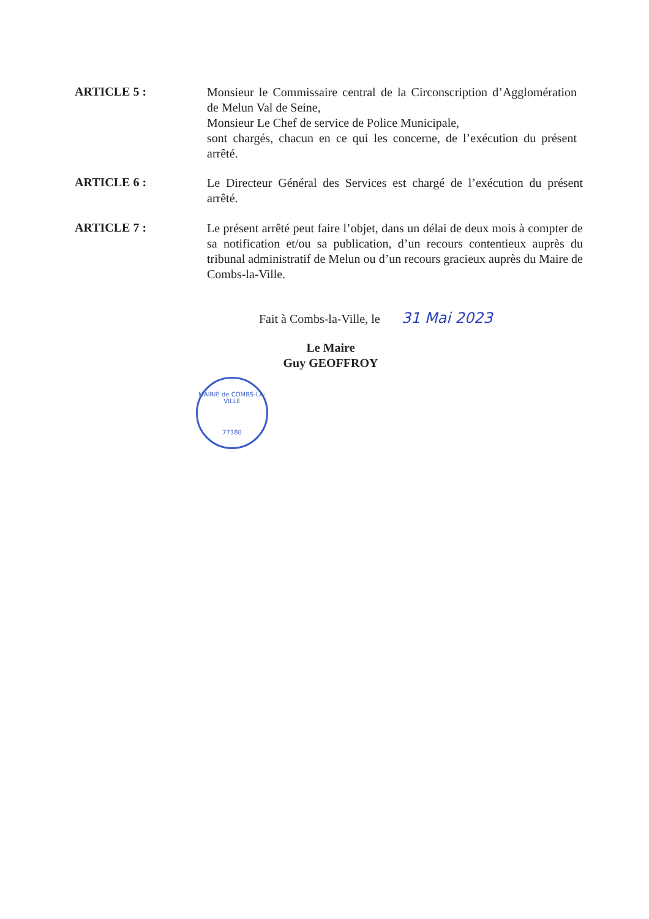ARTICLE 5 :
Monsieur le Commissaire central de la Circonscription d’Agglomération de Melun Val de Seine,
Monsieur Le Chef de service de Police Municipale,
sont chargés, chacun en ce qui les concerne, de l’exécution du présent arrêté.
ARTICLE 6 :
Le Directeur Général des Services est chargé de l’exécution du présent arrêté.
ARTICLE 7 :
Le présent arrêté peut faire l’objet, dans un délai de deux mois à compter de sa notification et/ou sa publication, d’un recours contentieux auprès du tribunal administratif de Melun ou d’un recours gracieux auprès du Maire de Combs-la-Ville.
Fait à Combs-la-Ville, le 31 Mai 2023
Le Maire
Guy GEOFFROY
MAIRIE de COMBS-LA-VILLE
77380